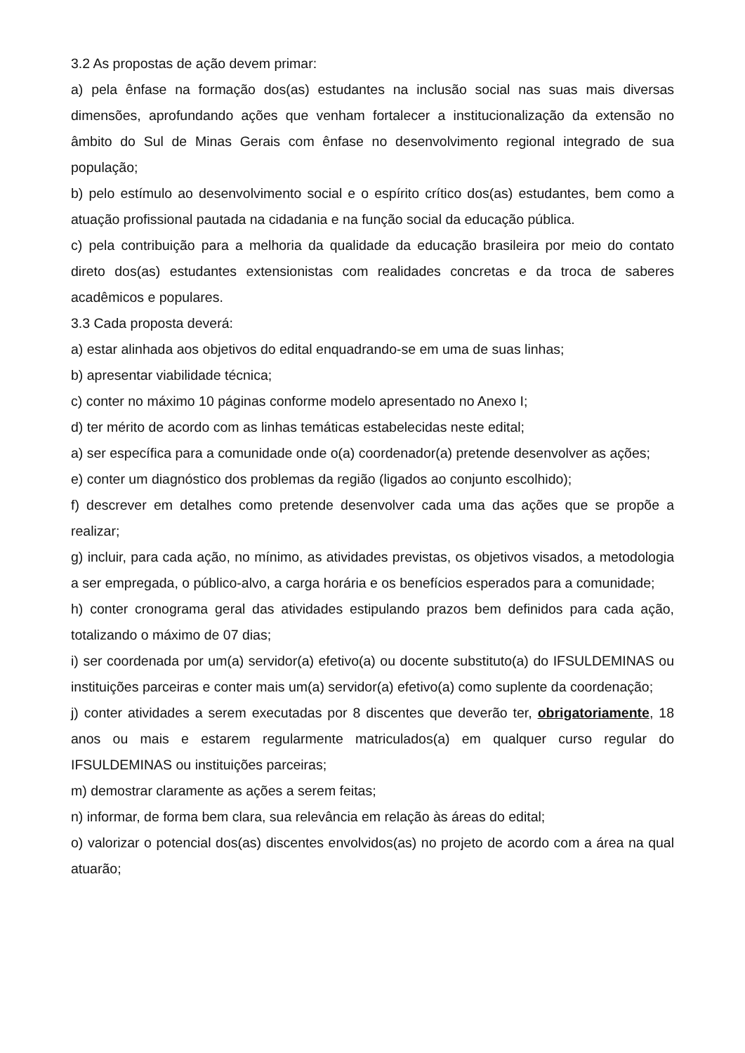3.2 As propostas de ação devem primar:
a) pela ênfase na formação dos(as) estudantes na inclusão social nas suas mais diversas dimensões, aprofundando ações que venham fortalecer a institucionalização da extensão no âmbito do Sul de Minas Gerais com ênfase no desenvolvimento regional integrado de sua população;
b) pelo estímulo ao desenvolvimento social e o espírito crítico dos(as) estudantes, bem como a atuação profissional pautada na cidadania e na função social da educação pública.
c) pela contribuição para a melhoria da qualidade da educação brasileira por meio do contato direto dos(as) estudantes extensionistas com realidades concretas e da troca de saberes acadêmicos e populares.
3.3 Cada proposta deverá:
a) estar alinhada aos objetivos do edital enquadrando-se em uma de suas linhas;
b) apresentar viabilidade técnica;
c) conter no máximo 10 páginas conforme modelo apresentado no Anexo I;
d) ter mérito de acordo com as linhas temáticas estabelecidas neste edital;
a) ser específica para a comunidade onde o(a) coordenador(a) pretende desenvolver as ações;
e) conter um diagnóstico dos problemas da região (ligados ao conjunto escolhido);
f) descrever em detalhes como pretende desenvolver cada uma das ações que se propõe a realizar;
g) incluir, para cada ação, no mínimo, as atividades previstas, os objetivos visados, a metodologia a ser empregada, o público-alvo, a carga horária e os benefícios esperados para a comunidade;
h) conter cronograma geral das atividades estipulando prazos bem definidos para cada ação, totalizando o máximo de 07 dias;
i) ser coordenada por um(a) servidor(a) efetivo(a) ou docente substituto(a) do IFSULDEMINAS ou instituições parceiras e conter mais um(a) servidor(a) efetivo(a) como suplente da coordenação;
j) conter atividades a serem executadas por 8 discentes que deverão ter, obrigatoriamente, 18 anos ou mais e estarem regularmente matriculados(a) em qualquer curso regular do IFSULDEMINAS ou instituições parceiras;
m) demostrar claramente as ações a serem feitas;
n) informar, de forma bem clara, sua relevância em relação às áreas do edital;
o) valorizar o potencial dos(as) discentes envolvidos(as) no projeto de acordo com a área na qual atuarão;